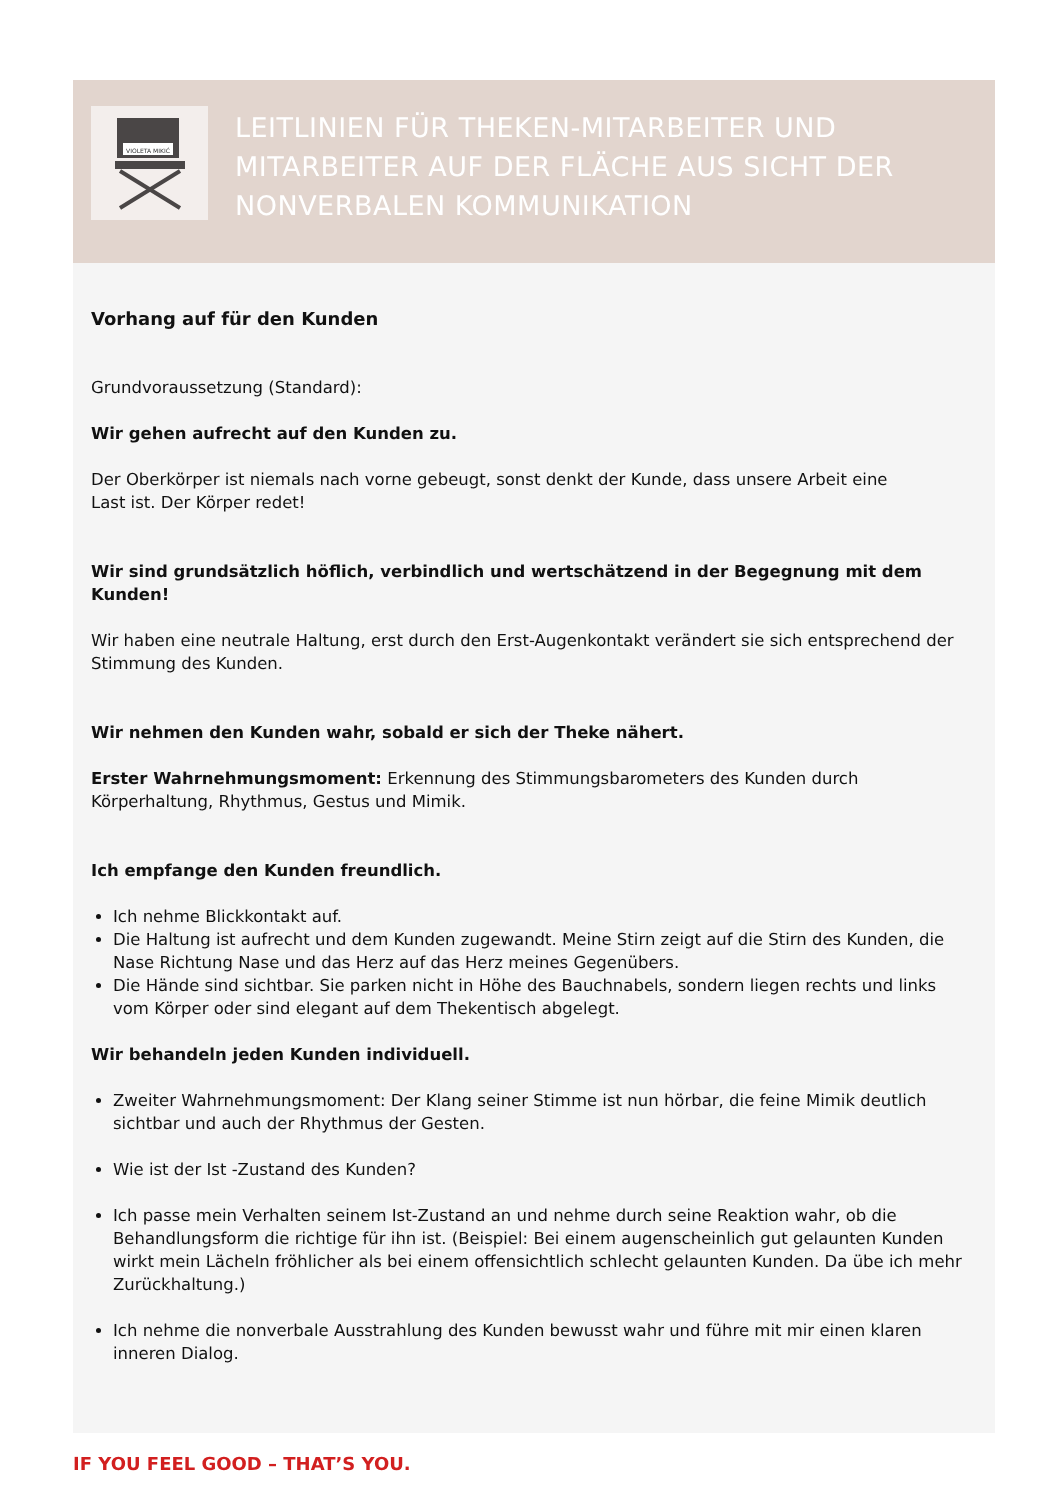VIOLETA MIKIĆ
LEITLINIEN FÜR THEKEN-MITARBEITER UND MITARBEITER AUF DER FLÄCHE AUS SICHT DER NONVERBALEN KOMMUNIKATION
Vorhang auf für den Kunden
Grundvoraussetzung (Standard):
Wir gehen aufrecht auf den Kunden zu.
Der Oberkörper ist niemals nach vorne gebeugt, sonst denkt der Kunde, dass unsere Arbeit eine
Last ist. Der Körper redet!
Wir sind grundsätzlich höflich, verbindlich und wertschätzend in der Begegnung mit dem Kunden!
Wir haben eine neutrale Haltung, erst durch den Erst-Augenkontakt verändert sie sich entsprechend der Stimmung des Kunden.
Wir nehmen den Kunden wahr, sobald er sich der Theke nähert.
Erster Wahrnehmungsmoment: Erkennung des Stimmungsbarometers des Kunden durch
Körperhaltung, Rhythmus, Gestus und Mimik.
Ich empfange den Kunden freundlich.
Ich nehme Blickkontakt auf.
Die Haltung ist aufrecht und dem Kunden zugewandt. Meine Stirn zeigt auf die Stirn des Kunden, die Nase Richtung Nase und das Herz auf das Herz meines Gegenübers.
Die Hände sind sichtbar. Sie parken nicht in Höhe des Bauchnabels, sondern liegen rechts und links vom Körper oder sind elegant auf dem Thekentisch abgelegt.
Wir behandeln jeden Kunden individuell.
Zweiter Wahrnehmungsmoment: Der Klang seiner Stimme ist nun hörbar, die feine Mimik deutlich sichtbar und auch der Rhythmus der Gesten.
Wie ist der Ist -Zustand des Kunden?
Ich passe mein Verhalten seinem Ist-Zustand an und nehme durch seine Reaktion wahr, ob die Behandlungsform die richtige für ihn ist. (Beispiel: Bei einem augenscheinlich gut gelaunten Kunden wirkt mein Lächeln fröhlicher als bei einem offensichtlich schlecht gelaunten Kunden. Da übe ich mehr Zurückhaltung.)
Ich nehme die nonverbale Ausstrahlung des Kunden bewusst wahr und führe mit mir einen klaren inneren Dialog.
IF YOU FEEL GOOD – THAT’S YOU.